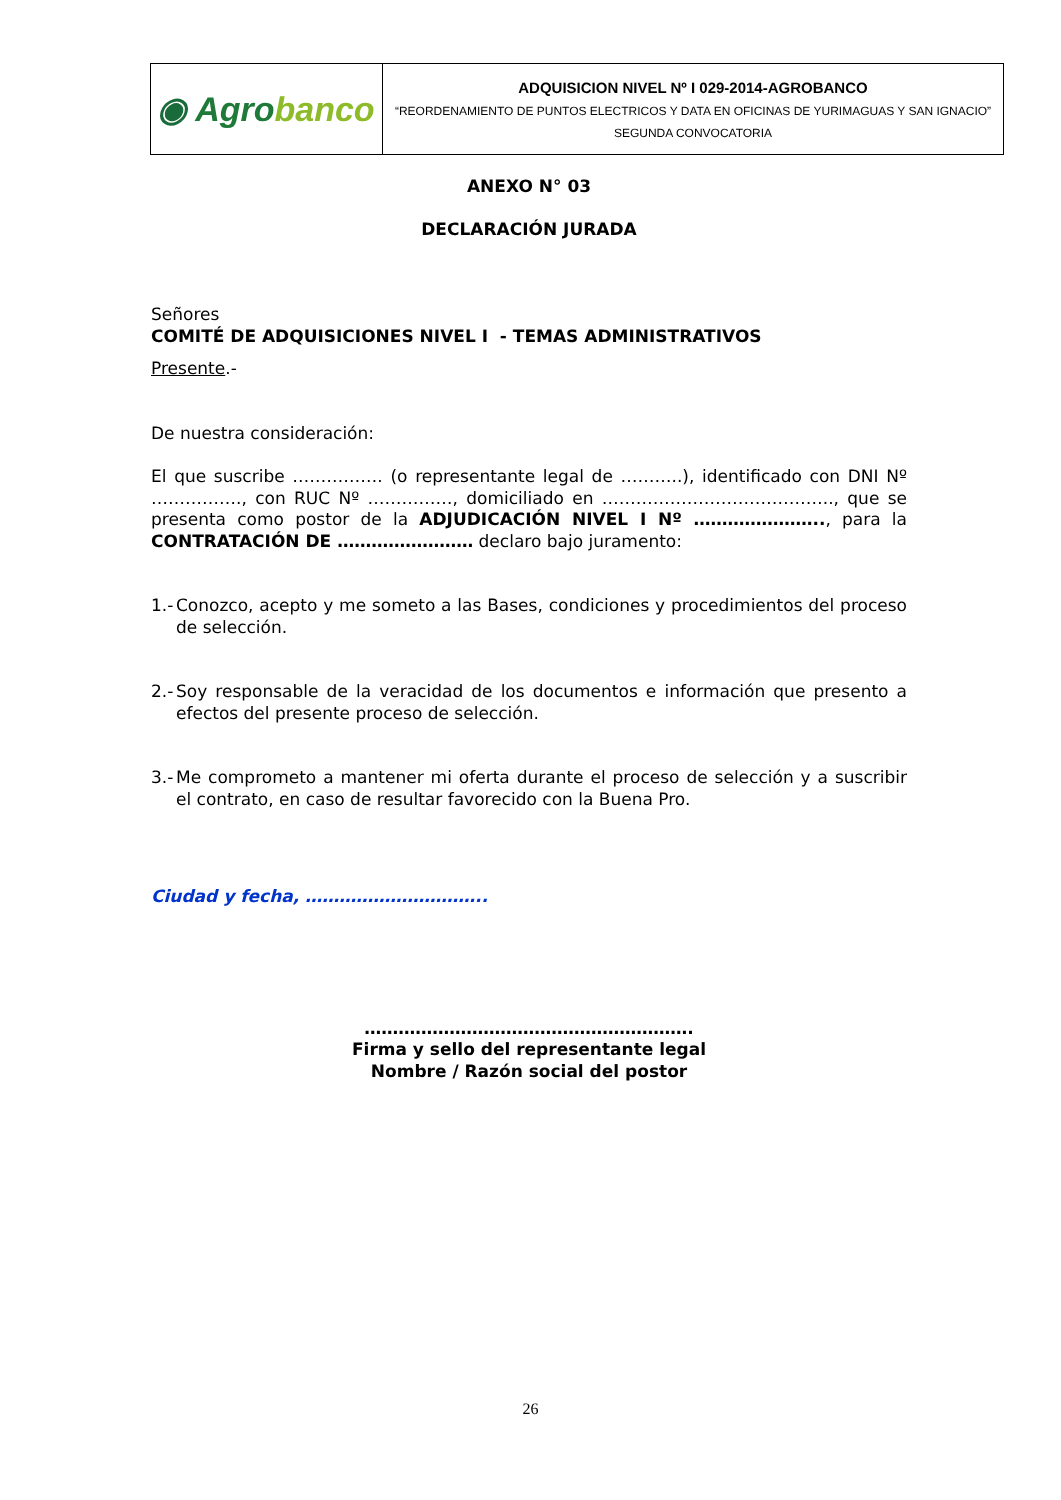| ◉ Agro banco | ADQUISICION NIVEL Nº I 029-2014-AGROBANCO “REORDENAMIENTO DE PUNTOS ELECTRICOS Y DATA EN OFICINAS DE YURIMAGUAS Y SAN IGNACIO” SEGUNDA CONVOCATORIA |
ANEXO N° 03
DECLARACIÓN JURADA
Señores
COMITÉ DE ADQUISICIONES NIVEL I - TEMAS ADMINISTRATIVOS
Presente.-
De nuestra consideración:
El que suscribe ……………. (o representante legal de ………..), identificado con DNI Nº ……………., con RUC Nº ……………, domiciliado en ………………………………….., que se presenta como postor de la ADJUDICACIÓN NIVEL I Nº ………………….., para la CONTRATACIÓN DE …………………… declaro bajo juramento:
1.- Conozco, acepto y me someto a las Bases, condiciones y procedimientos del proceso de selección.
2.- Soy responsable de la veracidad de los documentos e información que presento a efectos del presente proceso de selección.
3.- Me comprometo a mantener mi oferta durante el proceso de selección y a suscribir el contrato, en caso de resultar favorecido con la Buena Pro.
Ciudad y fecha, …………………………..
………………………………………………….
Firma y sello del representante legal
Nombre / Razón social del postor
26